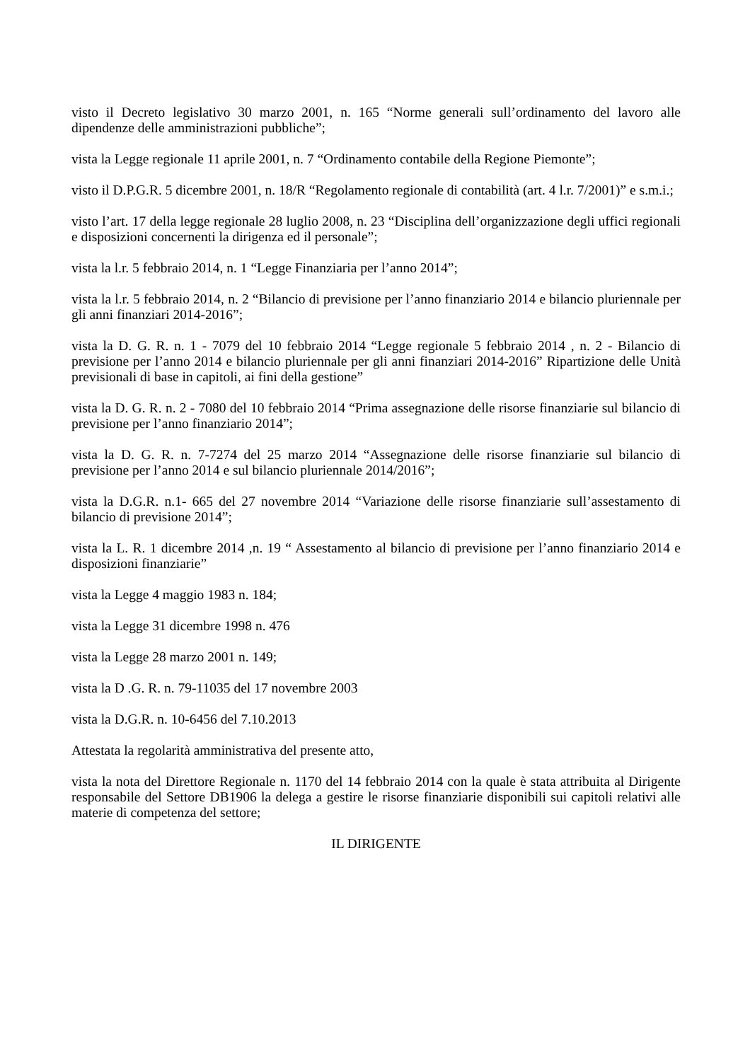visto il Decreto legislativo 30 marzo 2001, n. 165 “Norme generali sull’ordinamento del lavoro alle dipendenze delle amministrazioni pubbliche”;
vista la Legge regionale 11 aprile 2001, n. 7 “Ordinamento contabile della Regione Piemonte”;
visto il D.P.G.R. 5 dicembre 2001, n. 18/R “Regolamento regionale di contabilità (art. 4 l.r. 7/2001)” e s.m.i.;
visto l’art. 17 della legge regionale 28 luglio 2008, n. 23 “Disciplina dell’organizzazione degli uffici regionali e disposizioni concernenti la dirigenza ed il personale”;
vista la l.r. 5 febbraio 2014, n. 1 “Legge Finanziaria per l’anno 2014”;
vista la l.r. 5 febbraio 2014, n. 2 “Bilancio di previsione per l’anno finanziario 2014 e bilancio pluriennale per gli anni finanziari 2014-2016”;
vista la D. G. R. n. 1 - 7079 del 10 febbraio 2014 “Legge regionale 5 febbraio 2014 , n. 2 - Bilancio di previsione per l’anno 2014 e bilancio pluriennale per gli anni finanziari 2014-2016” Ripartizione delle Unità previsionali di base in capitoli, ai fini della gestione”
vista la D. G. R. n. 2 - 7080 del 10 febbraio 2014 “Prima assegnazione delle risorse finanziarie sul bilancio di previsione per l’anno finanziario 2014”;
vista la D. G. R. n. 7-7274 del 25 marzo 2014 “Assegnazione delle risorse finanziarie sul bilancio di previsione per l’anno 2014 e sul bilancio pluriennale 2014/2016”;
vista la D.G.R. n.1- 665 del 27 novembre 2014 “Variazione delle risorse finanziarie sull’assestamento di bilancio di previsione 2014”;
vista la L. R. 1 dicembre 2014 ,n. 19 “ Assestamento al bilancio di previsione per l’anno finanziario 2014 e disposizioni finanziarie”
vista la Legge 4 maggio 1983 n. 184;
vista la Legge 31 dicembre 1998 n. 476
vista la Legge 28 marzo 2001 n. 149;
vista la D .G. R. n. 79-11035 del 17 novembre 2003
vista la D.G.R. n. 10-6456 del 7.10.2013
Attestata la regolarità amministrativa del presente atto,
vista la nota del Direttore Regionale n. 1170 del 14 febbraio 2014 con la quale è stata attribuita al Dirigente responsabile del Settore DB1906 la delega a gestire le risorse finanziarie disponibili sui capitoli relativi alle materie di competenza del settore;
IL DIRIGENTE